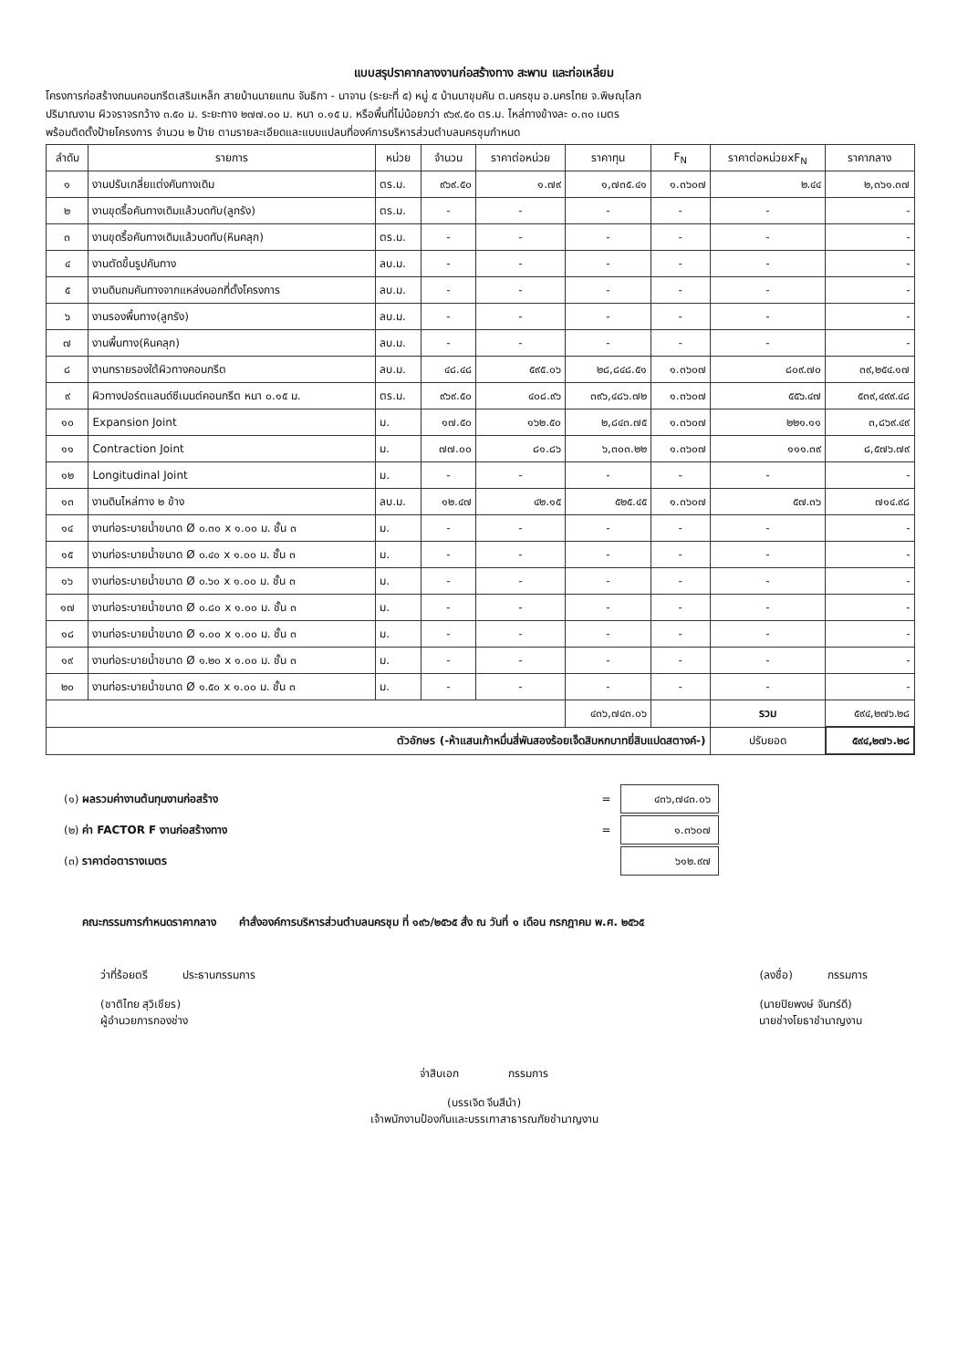แบบสรุปราคากลางงานก่อสร้างทาง สะพาน และท่อเหลี่ยม
โครงการก่อสร้างถนนคอนกรีตเสริมเหล็ก สายบ้านนายแทน จันธิกา - นาจาน (ระยะที่ ๕) หมู่ ๕ บ้านนาขุมคัน ต.นครชุม อ.นครไทย จ.พิษณุโลก
ปริมาณงาน ผิวจราจรกว้าง ๓.๕๐ ม. ระยะทาง ๒๗๗.๐๐ ม. หนา ๐.๑๕ ม. หรือพื้นที่ไม่น้อยกว่า ๙๖๙.๕๐ ตร.ม. ไหล่ทางข้างละ ๐.๓๐ เมตร
พร้อมติดตั้งป้ายโครงการ จำนวน ๒ ป้าย ตามรายละเอียดและแบบแปลนที่องค์การบริหารส่วนตำบลนครชุมกำหนด
| ลำดับ | รายการ | หน่วย | จำนวน | ราคาต่อหน่วย | ราคาทุน | F<sub>N</sub> | ราคาต่อหน่วยxF<sub>N</sub> | ราคากลาง |
| --- | --- | --- | --- | --- | --- | --- | --- | --- |
| ๑ | งานปรับเกลี่ยแต่งคันทางเดิม | ตร.ม. | ๙๖๙.๕๐ | ๑.๗๙ | ๑,๗๓๕.๔๑ | ๑.๓๖๐๗ | ๒.๔๔ | ๒,๓๖๑.๓๗ |
| ๒ | งานขุดรื้อคันทางเดิมแล้วบดทับ(ลูกรัง) | ตร.ม. | - | - | - | - | - | - |
| ๓ | งานขุดรื้อคันทางเดิมแล้วบดทับ(หินคลุก) | ตร.ม. | - | - | - | - | - | - |
| ๔ | งานตัดขึ้นรูปคันทาง | ลบ.ม. | - | - | - | - | - | - |
| ๕ | งานดินถมคันทางจากแหล่งนอกที่ตั้งโครงการ | ลบ.ม. | - | - | - | - | - | - |
| ๖ | งานรองพื้นทาง(ลูกรัง) | ลบ.ม. | - | - | - | - | - | - |
| ๗ | งานพื้นทาง(หินคลุก) | ลบ.ม. | - | - | - | - | - | - |
| ๘ | งานทรายรองใต้ผิวทางคอนกรีต | ลบ.ม. | ๔๘.๔๘ | ๕๙๕.๐๖ | ๒๘,๘๔๘.๕๑ | ๑.๓๖๐๗ | ๘๐๙.๗๐ | ๓๙,๒๕๔.๑๗ |
| ๙ | ผิวทางปอร์ตแลนด์ซีเมนต์คอนกรีต หนา ๐.๑๕ ม. | ตร.ม. | ๙๖๙.๕๐ | ๔๐๘.๙๖ | ๓๙๖,๔๘๖.๗๒ | ๑.๓๖๐๗ | ๕๕๖.๔๗ | ๕๓๙,๔๙๙.๔๘ |
| ๑๐ | Expansion Joint | ม. | ๑๗.๕๐ | ๑๖๒.๕๐ | ๒,๘๔๓.๗๕ | ๑.๓๖๐๗ | ๒๒๑.๑๑ | ๓,๘๖๙.๔๙ |
| ๑๑ | Contraction Joint | ม. | ๗๗.๐๐ | ๘๑.๘๖ | ๖,๓๐๓.๒๒ | ๑.๓๖๐๗ | ๑๑๑.๓๙ | ๘,๕๗๖.๗๙ |
| ๑๒ | Longitudinal Joint | ม. | - | - | - | - | - | - |
| ๑๓ | งานดินไหล่ทาง ๒ ข้าง | ลบ.ม. | ๑๒.๔๗ | ๔๒.๑๕ | ๕๒๕.๔๕ | ๑.๓๖๐๗ | ๕๗.๓๖ | ๗๑๔.๙๘ |
| ๑๔ | งานท่อระบายน้ำขนาด Ø ๐.๓๐ x ๑.๐๐ ม. ชั้น ๓ | ม. | - | - | - | - | - | - |
| ๑๕ | งานท่อระบายน้ำขนาด Ø ๐.๔๐ x ๑.๐๐ ม. ชั้น ๓ | ม. | - | - | - | - | - | - |
| ๑๖ | งานท่อระบายน้ำขนาด Ø ๐.๖๐ x ๑.๐๐ ม. ชั้น ๓ | ม. | - | - | - | - | - | - |
| ๑๗ | งานท่อระบายน้ำขนาด Ø ๐.๘๐ x ๑.๐๐ ม. ชั้น ๓ | ม. | - | - | - | - | - | - |
| ๑๘ | งานท่อระบายน้ำขนาด Ø ๑.๐๐ x ๑.๐๐ ม. ชั้น ๓ | ม. | - | - | - | - | - | - |
| ๑๙ | งานท่อระบายน้ำขนาด Ø ๑.๒๐ x ๑.๐๐ ม. ชั้น ๓ | ม. | - | - | - | - | - | - |
| ๒๐ | งานท่อระบายน้ำขนาด Ø ๑.๕๐ x ๑.๐๐ ม. ชั้น ๓ | ม. | - | - | - | - | - | - |
| | | | | | ๔๓๖,๗๔๓.๐๖ | | รวม | ๕๙๔,๒๗๖.๒๘ |
| ตัวอักษร (-ห้าแสนเก้าหมื่นสี่พันสองร้อยเจ็ดสิบหกบาทยี่สิบแปดสตางค์-) | | | | | | | ปรับยอด | ๕๙๔,๒๗๖.๒๘ |
| (๑) ผลรวมค่างานต้นทุนงานก่อสร้าง | = | ๔๓๖,๗๔๓.๐๖ |
| (๒) ค่า FACTOR F งานก่อสร้างทาง | = | ๑.๓๖๐๗ |
| (๓) ราคาต่อตารางเมตร | | ๖๑๒.๙๗ |
คณะกรรมการกำหนดราคากลาง คำสั่งองค์การบริหารส่วนตำบลนครชุม ที่ ๑๙๖/๒๕๖๕ สั่ง ณ วันที่ ๑ เดือน กรกฎาคม พ.ศ. ๒๕๖๕
ว่าที่ร้อยตรี ประธานกรรมการ
(ชาติไทย สุวิเชียร)
ผู้อำนวยการกองช่าง
(ลงชื่อ) กรรมการ
(นายปิยพงษ์ จันทร์ดี)
นายช่างโยธาชำนาญงาน
จ่าสิบเอก กรรมการ
(บรรเจิด จีนสีนำ)
เจ้าพนักงานป้องกันและบรรเทาสาธารณภัยชำนาญงาน